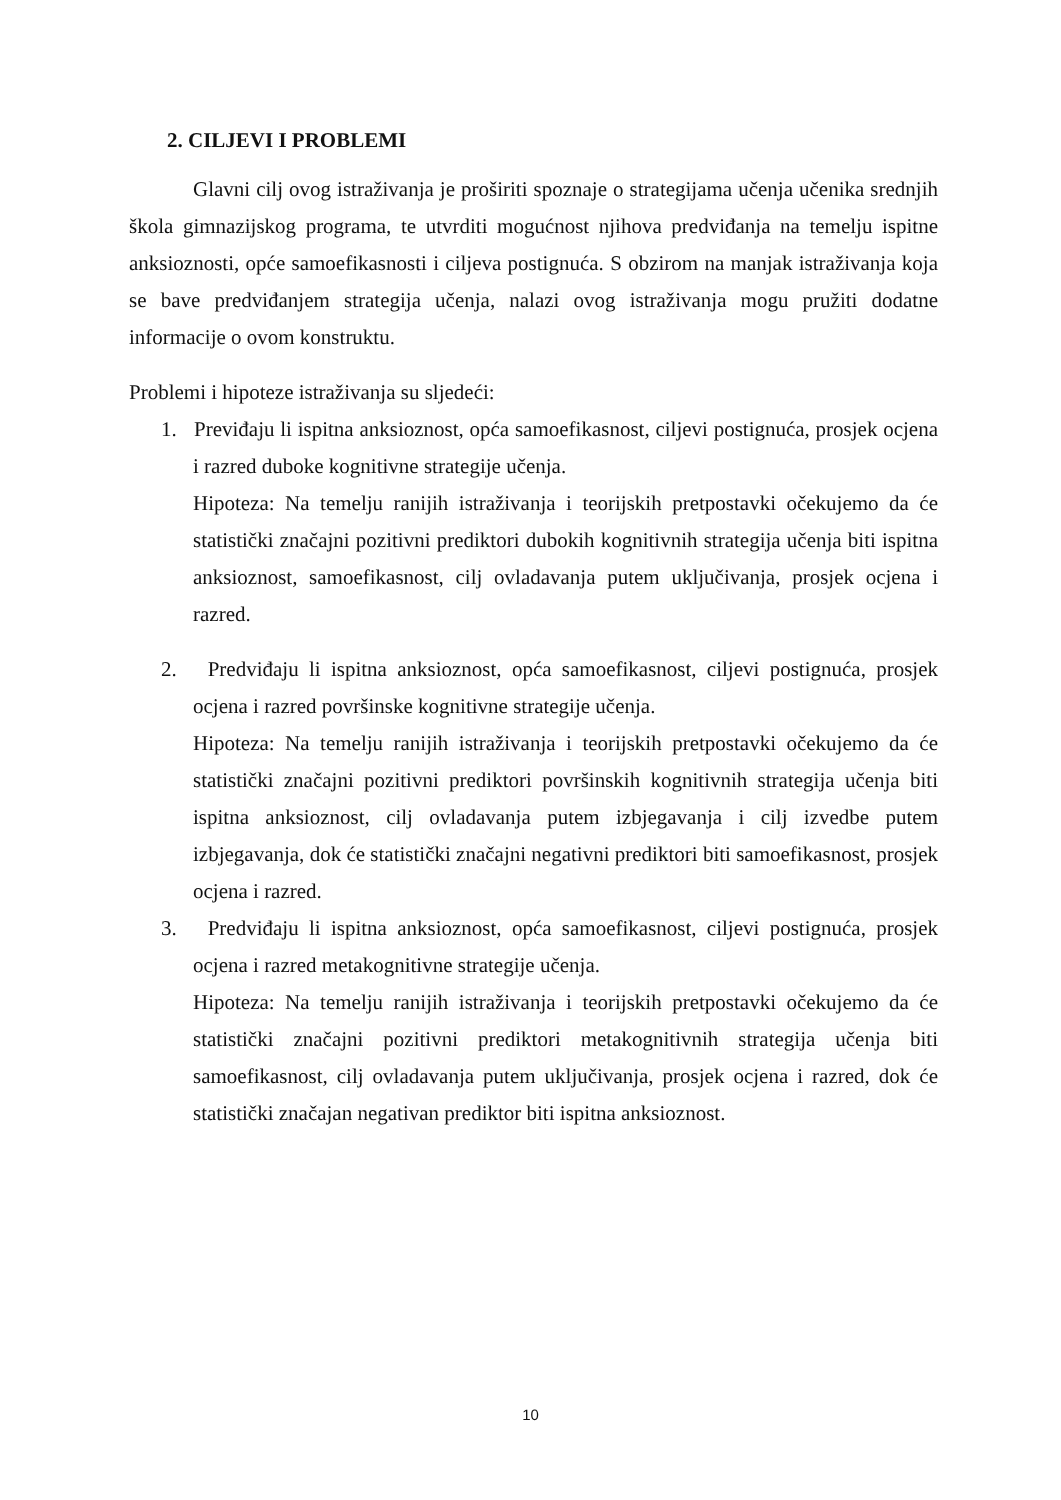2. CILJEVI I PROBLEMI
Glavni cilj ovog istraživanja je proširiti spoznaje o strategijama učenja učenika srednjih škola gimnazijskog programa, te utvrditi mogućnost njihova predviđanja na temelju ispitne anksioznosti, opće samoefikasnosti i ciljeva postignuća. S obzirom na manjak istraživanja koja se bave predviđanjem strategija učenja, nalazi ovog istraživanja mogu pružiti dodatne informacije o ovom konstruktu.
Problemi i hipoteze istraživanja su sljedeći:
1. Previđaju li ispitna anksioznost, opća samoefikasnost, ciljevi postignuća, prosjek ocjena i razred duboke kognitivne strategije učenja.
Hipoteza: Na temelju ranijih istraživanja i teorijskih pretpostavki očekujemo da će statistički značajni pozitivni prediktori dubokih kognitivnih strategija učenja biti ispitna anksioznost, samoefikasnost, cilj ovladavanja putem uključivanja, prosjek ocjena i razred.
2. Predviđaju li ispitna anksioznost, opća samoefikasnost, ciljevi postignuća, prosjek ocjena i razred površinske kognitivne strategije učenja.
Hipoteza: Na temelju ranijih istraživanja i teorijskih pretpostavki očekujemo da će statistički značajni pozitivni prediktori površinskih kognitivnih strategija učenja biti ispitna anksioznost, cilj ovladavanja putem izbjegavanja i cilj izvedbe putem izbjegavanja, dok će statistički značajni negativni prediktori biti samoefikasnost, prosjek ocjena i razred.
3. Predviđaju li ispitna anksioznost, opća samoefikasnost, ciljevi postignuća, prosjek ocjena i razred metakognitivne strategije učenja.
Hipoteza: Na temelju ranijih istraživanja i teorijskih pretpostavki očekujemo da će statistički značajni pozitivni prediktori metakognitivnih strategija učenja biti samoefikasnost, cilj ovladavanja putem uključivanja, prosjek ocjena i razred, dok će statistički značajan negativan prediktor biti ispitna anksioznost.
10